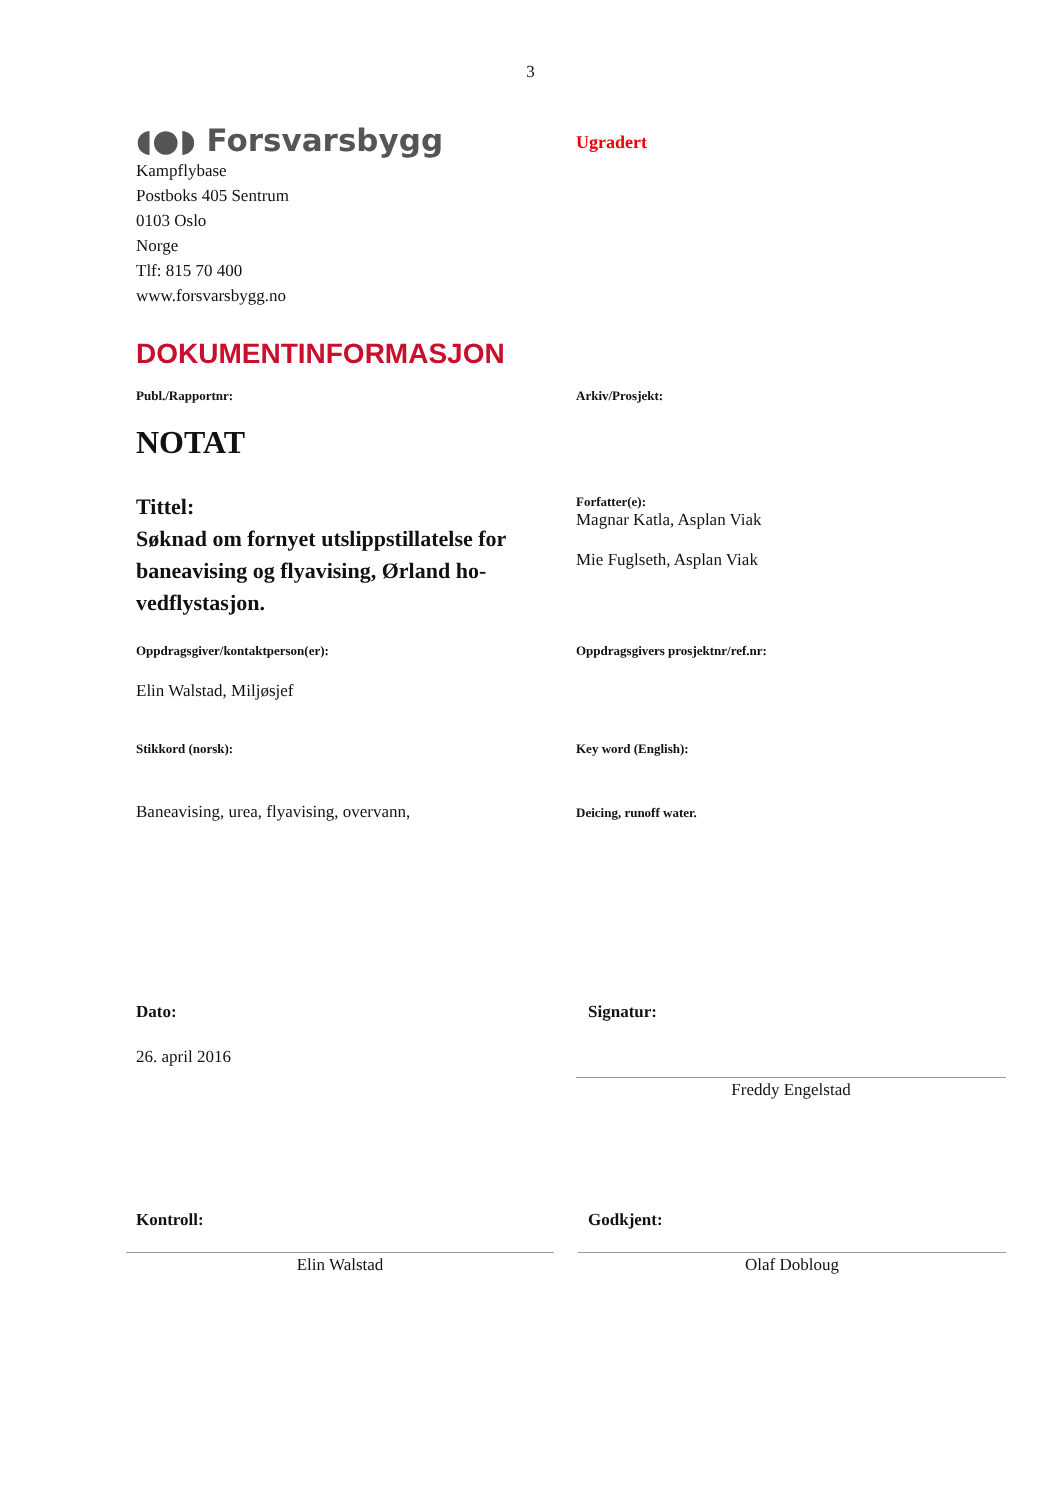3
◖●◗ Forsvarsbygg
Kampflybase
Postboks 405 Sentrum
0103 Oslo
Norge
Tlf: 815 70 400
www.forsvarsbygg.no
Ugradert
DOKUMENTINFORMASJON
Publ./Rapportnr:
NOTAT
Tittel:
Søknad om fornyet utslippstillatelse for baneavising og flyavising, Ørland ho-vedflystasjon.
Arkiv/Prosjekt:
Forfatter(e):
Magnar Katla, Asplan Viak
Mie Fuglseth, Asplan Viak
Oppdragsgiver/kontaktperson(er):
Elin Walstad, Miljøsjef
Oppdragsgivers prosjektnr/ref.nr:
Stikkord (norsk):
Baneavising, urea, flyavising, overvann,
Key word (English):
Deicing, runoff water.
Dato:
26. april 2016
Signatur:
Freddy Engelstad
Kontroll:
Elin Walstad
Godkjent:
Olaf Dobloug